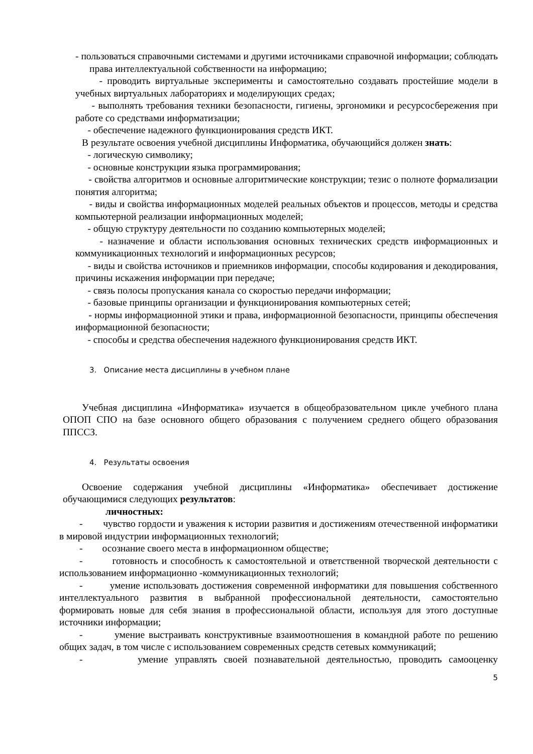- пользоваться справочными системами и другими источниками справочной информации; соблюдать права интеллектуальной собственности на информацию;
- проводить виртуальные эксперименты и самостоятельно создавать простейшие модели в учебных виртуальных лабораториях и моделирующих средах;
- выполнять требования техники безопасности, гигиены, эргономики и ресурсосбережения при работе со средствами информатизации;
- обеспечение надежного функционирования средств ИКТ.
В результате освоения учебной дисциплины Информатика, обучающийся должен знать:
- логическую символику;
- основные конструкции языка программирования;
- свойства алгоритмов и основные алгоритмические конструкции; тезис о полноте формализации понятия алгоритма;
- виды и свойства информационных моделей реальных объектов и процессов, методы и средства компьютерной реализации информационных моделей;
- общую структуру деятельности по созданию компьютерных моделей;
- назначение и области использования основных технических средств информационных и коммуникационных технологий и информационных ресурсов;
- виды и свойства источников и приемников информации, способы кодирования и декодирования, причины искажения информации при передаче;
- связь полосы пропускания канала со скоростью передачи информации;
- базовые принципы организации и функционирования компьютерных сетей;
- нормы информационной этики и права, информационной безопасности, принципы обеспечения информационной безопасности;
- способы и средства обеспечения надежного функционирования средств ИКТ.
3. Описание места дисциплины в учебном плане
Учебная дисциплина «Информатика» изучается в общеобразовательном цикле учебного плана ОПОП СПО на базе основного общего образования с получением среднего общего образования ППССЗ.
4. Результаты освоения
Освоение содержания учебной дисциплины «Информатика» обеспечивает достижение обучающимися следующих результатов:
личностных:
- чувство гордости и уважения к истории развития и достижениям отечественной информатики в мировой индустрии информационных технологий;
- осознание своего места в информационном обществе;
- готовность и способность к самостоятельной и ответственной творческой деятельности с использованием информационно -коммуникационных технологий;
- умение использовать достижения современной информатики для повышения собственного интеллектуального развития в выбранной профессиональной деятельности, самостоятельно формировать новые для себя знания в профессиональной области, используя для этого доступные источники информации;
- умение выстраивать конструктивные взаимоотношения в командной работе по решению общих задач, в том числе с использованием современных средств сетевых коммуникаций;
- умение управлять своей познавательной деятельностью, проводить самооценку
5